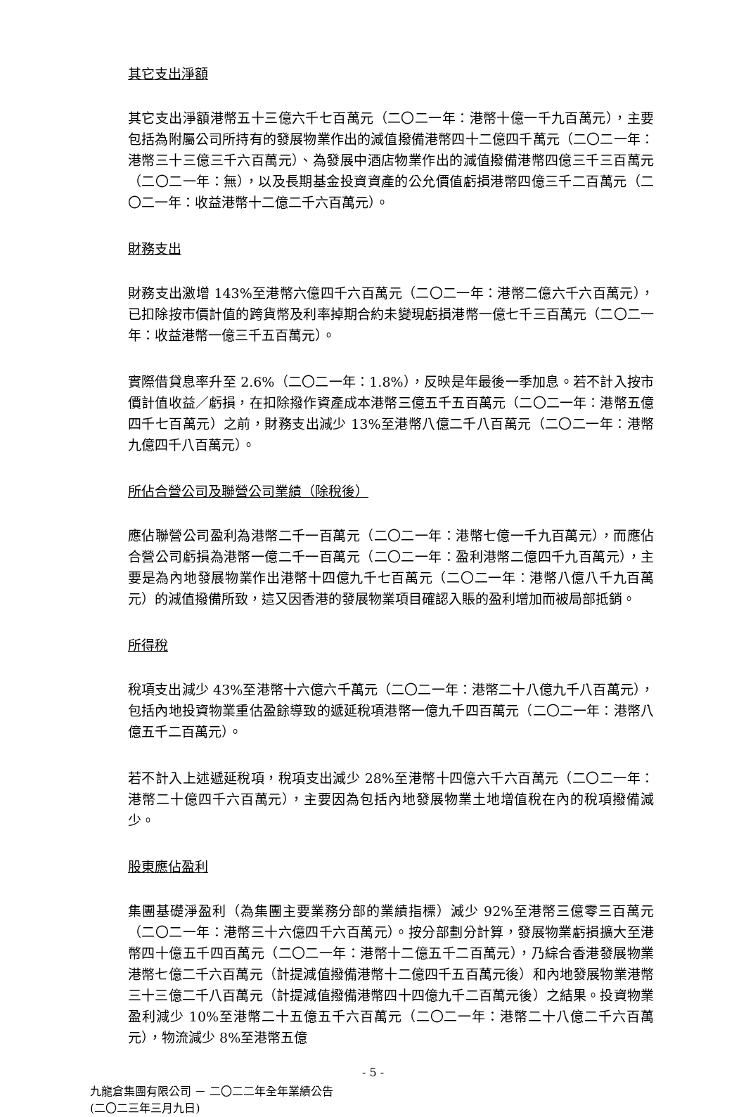其它支出淨額
其它支出淨額港幣五十三億六千七百萬元（二〇二一年：港幣十億一千九百萬元），主要包括為附屬公司所持有的發展物業作出的減值撥備港幣四十二億四千萬元（二〇二一年：港幣三十三億三千六百萬元）、為發展中酒店物業作出的減值撥備港幣四億三千三百萬元（二〇二一年：無），以及長期基金投資資產的公允價值虧損港幣四億三千二百萬元（二〇二一年：收益港幣十二億二千六百萬元）。
財務支出
財務支出激增 143%至港幣六億四千六百萬元（二〇二一年：港幣二億六千六百萬元），已扣除按市價計值的跨貨幣及利率掉期合約未變現虧損港幣一億七千三百萬元（二〇二一年：收益港幣一億三千五百萬元）。
實際借貸息率升至 2.6%（二〇二一年：1.8%），反映是年最後一季加息。若不計入按市價計值收益／虧損，在扣除撥作資產成本港幣三億五千五百萬元（二〇二一年：港幣五億四千七百萬元）之前，財務支出減少 13%至港幣八億二千八百萬元（二〇二一年：港幣九億四千八百萬元）。
所佔合營公司及聯營公司業績（除稅後）
應佔聯營公司盈利為港幣二千一百萬元（二〇二一年：港幣七億一千九百萬元），而應佔合營公司虧損為港幣一億二千一百萬元（二〇二一年：盈利港幣二億四千九百萬元），主要是為內地發展物業作出港幣十四億九千七百萬元（二〇二一年：港幣八億八千九百萬元）的減值撥備所致，這又因香港的發展物業項目確認入賬的盈利增加而被局部抵銷。
所得稅
稅項支出減少 43%至港幣十六億六千萬元（二〇二一年：港幣二十八億九千八百萬元），包括內地投資物業重估盈餘導致的遞延稅項港幣一億九千四百萬元（二〇二一年：港幣八億五千二百萬元）。
若不計入上述遞延稅項，稅項支出減少 28%至港幣十四億六千六百萬元（二〇二一年：港幣二十億四千六百萬元），主要因為包括內地發展物業土地增值稅在內的稅項撥備減少。
股東應佔盈利
集團基礎淨盈利（為集團主要業務分部的業績指標）減少 92%至港幣三億零三百萬元（二〇二一年：港幣三十六億四千六百萬元）。按分部劃分計算，發展物業虧損擴大至港幣四十億五千四百萬元（二〇二一年：港幣十二億五千二百萬元），乃綜合香港發展物業港幣七億二千六百萬元（計提減值撥備港幣十二億四千五百萬元後）和內地發展物業港幣三十三億二千八百萬元（計提減值撥備港幣四十四億九千二百萬元後）之結果。投資物業盈利減少 10%至港幣二十五億五千六百萬元（二〇二一年：港幣二十八億二千六百萬元），物流減少 8%至港幣五億
- 5 -
九龍倉集團有限公司 － 二〇二二年全年業績公告
(二〇二三年三月九日)